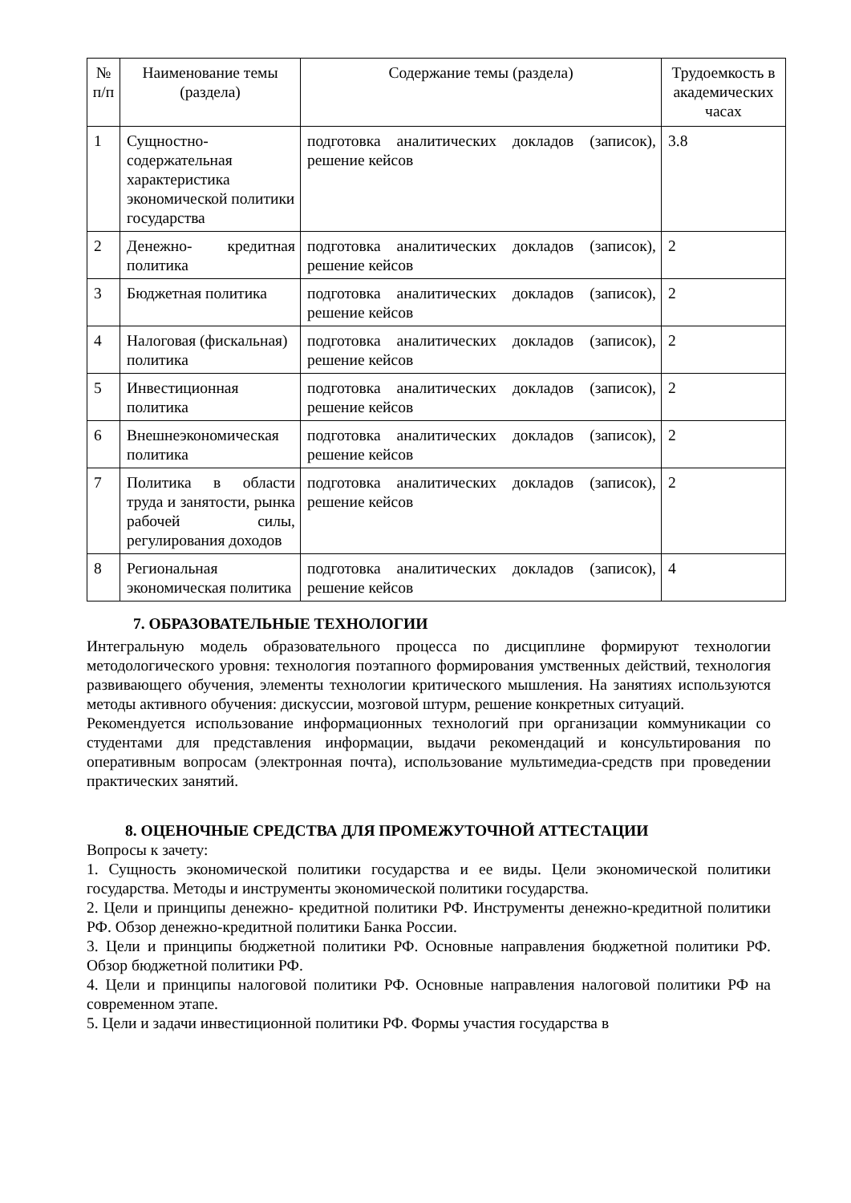| № п/п | Наименование темы (раздела) | Содержание темы (раздела) | Трудоемкость в академических часах |
| --- | --- | --- | --- |
| 1 | Сущностно-содержательная характеристика экономической политики государства | подготовка аналитических докладов (записок), решение кейсов | 3.8 |
| 2 | Денежно- кредитная политика | подготовка аналитических докладов (записок), решение кейсов | 2 |
| 3 | Бюджетная политика | подготовка аналитических докладов (записок), решение кейсов | 2 |
| 4 | Налоговая (фискальная) политика | подготовка аналитических докладов (записок), решение кейсов | 2 |
| 5 | Инвестиционная политика | подготовка аналитических докладов (записок), решение кейсов | 2 |
| 6 | Внешнеэкономическая политика | подготовка аналитических докладов (записок), решение кейсов | 2 |
| 7 | Политика в области труда и занятости, рынка рабочей силы, регулирования доходов | подготовка аналитических докладов (записок), решение кейсов | 2 |
| 8 | Региональная экономическая политика | подготовка аналитических докладов (записок), решение кейсов | 4 |
7. ОБРАЗОВАТЕЛЬНЫЕ ТЕХНОЛОГИИ
Интегральную модель образовательного процесса по дисциплине формируют технологии методологического уровня: технология поэтапного формирования умственных действий, технология развивающего обучения, элементы технологии критического мышления. На занятиях используются методы активного обучения: дискуссии, мозговой штурм, решение конкретных ситуаций.
Рекомендуется использование информационных технологий при организации коммуникации со студентами для представления информации, выдачи рекомендаций и консультирования по оперативным вопросам (электронная почта), использование мультимедиа-средств при проведении практических занятий.
8. ОЦЕНОЧНЫЕ СРЕДСТВА ДЛЯ ПРОМЕЖУТОЧНОЙ АТТЕСТАЦИИ
Вопросы к зачету:
1. Сущность экономической политики государства и ее виды. Цели экономической политики государства. Методы и инструменты экономической политики государства.
2. Цели и принципы денежно- кредитной политики РФ. Инструменты денежно-кредитной политики РФ. Обзор денежно-кредитной политики Банка России.
3. Цели и принципы бюджетной политики РФ. Основные направления бюджетной политики РФ. Обзор бюджетной политики РФ.
4. Цели и принципы налоговой политики РФ. Основные направления налоговой политики РФ на современном этапе.
5. Цели и задачи инвестиционной политики РФ. Формы участия государства в